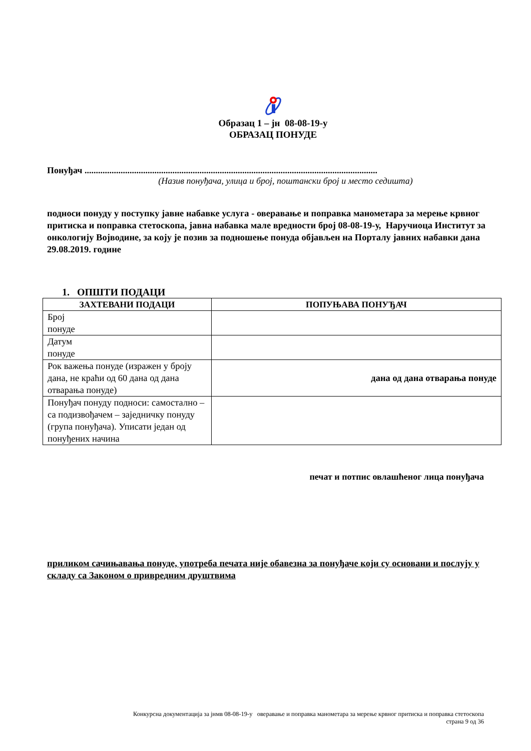Образац 1 – јн 08-08-19-у
ОБРАЗАЦ ПОНУДЕ
Понуђач ..................................................................................................................................
(Назив понуђача, улица и број, поштански број и место седишта)
подноси понуду у поступку јавне набавке услуга - оверавање и поправка манометара за мерење крвног притиска и поправка стетоскопа, јавна набавка мале вредности број 08-08-19-у, Наручиоца Институт за онкологију Војводине, за коју је позив за подношење понуда објављен на Порталу јавних набавки дана 29.08.2019. године
1. ОПШТИ ПОДАЦИ
| ЗАХТЕВАНИ ПОДАЦИ | ПОПУЊАВА ПОНУЂАЧ |
| --- | --- |
| Број понуде | |
| Датум понуде | |
| Рок важења понуде (изражен у броју дана, не краћи од 60 дана од дана отварања понуде) | дана од дана отварања понуде |
| Понуђач понуду подноси: самостално – са подизвођачем – заједничку понуду (група понуђача). Уписати један од понуђених начина | |
печат и потпис овлашћеног лица понуђача
приликом сачињавања понуде, употреба печата није обавезна за понуђаче који су основани и послују у складу са Законом о привредним друштвима
Конкурсна документација за јнмв 08-08-19-у оверавање и поправка манометара за мерење крвног притиска и поправка стетоскопа
страна 9 од 36